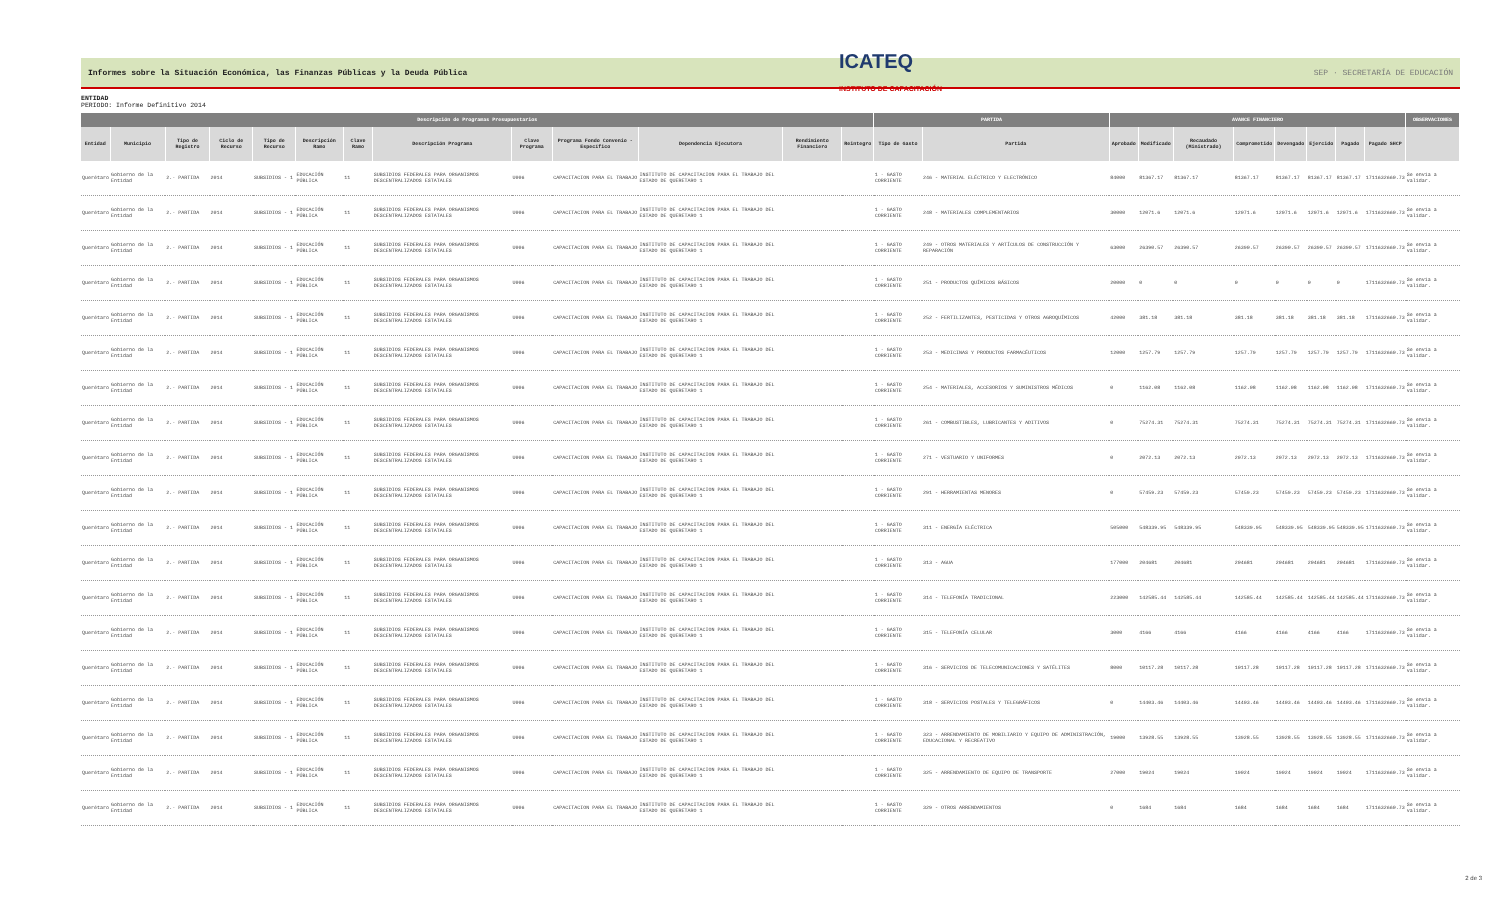Informes sobre la Situación Económica, las Finanzas Públicas y la Deuda Pública ICATEQ
INSTITUTO DE CAPACITACIÓN SEP · SECRETARÍA DE EDUCACIÓN
ENTIDAD
PERIODO: Informe Definitivo 2014
| Descripción de Programas Presupuestarios | | | | | | | | | | | | | PARTIDA | | AVANCE FINANCIERO | | | | | | | | OBSERVACIONES |
| --- | --- | --- | --- | --- | --- | --- | --- | --- | --- | --- | --- | --- | --- | --- | --- | --- | --- | --- | --- | --- | --- | --- | --- |
| Entidad | Municipio | Tipo de Registro | Ciclo de Recurso | Tipo de Recurso | Descripción Ramo | Clave Ramo | Descripción Programa | Clave Programa | Programa Fondo Convenio - Específico | Dependencia Ejecutora | Rendimiento Financiero | Reintegro | Tipo de Gasto | Partida | Aprobado | Modificado | Recaudado (Ministrado) | Comprometido | Devengado | Ejercido | Pagado | Pagado SHCP | |
| Querétaro | Gobierno de la Entidad | 2.- PARTIDA | 2014 | SUBSIDIOS - 1 | EDUCACIÓN PÚBLICA | 11 | SUBSIDIOS FEDERALES PARA ORGANISMOS DESCENTRALIZADOS ESTATALES | U006 | CAPACITACION PARA EL TRABAJO | INSTITUTO DE CAPACITACION PARA EL TRABAJO DEL ESTADO DE QUERETARO 1 | | | 1 - GASTO CORRIENTE | 246 - MATERIAL ELÉCTRICO Y ELECTRÓNICO | 84000 | 81367.17 | 81367.17 | 81367.17 | 81367.17 | 81367.17 | 81367.17 | 1711632660.73 | Se envia a validar. |
| Querétaro | Gobierno de la Entidad | 2.- PARTIDA | 2014 | SUBSIDIOS - 1 | EDUCACIÓN PÚBLICA | 11 | SUBSIDIOS FEDERALES PARA ORGANISMOS DESCENTRALIZADOS ESTATALES | U006 | CAPACITACION PARA EL TRABAJO | INSTITUTO DE CAPACITACION PARA EL TRABAJO DEL ESTADO DE QUERETARO 1 | | | 1 - GASTO CORRIENTE | 248 - MATERIALES COMPLEMENTARIOS | 30000 | 12071.6 | 12071.6 | 12071.6 | 12071.6 | 12071.6 | 12071.6 | 1711632660.73 | Se envia a validar. |
| Querétaro | Gobierno de la Entidad | 2.- PARTIDA | 2014 | SUBSIDIOS - 1 | EDUCACIÓN PÚBLICA | 11 | SUBSIDIOS FEDERALES PARA ORGANISMOS DESCENTRALIZADOS ESTATALES | U006 | CAPACITACION PARA EL TRABAJO | INSTITUTO DE CAPACITACION PARA EL TRABAJO DEL ESTADO DE QUERETARO 1 | | | 1 - GASTO CORRIENTE | 249 - OTROS MATERIALES Y ARTÍCULOS DE CONSTRUCCIÓN Y REPARACIÓN | 63000 | 26390.57 | 26390.57 | 26390.57 | 26390.57 | 26390.57 | 26390.57 | 1711632660.73 | Se envia a validar. |
| Querétaro | Gobierno de la Entidad | 2.- PARTIDA | 2014 | SUBSIDIOS - 1 | EDUCACIÓN PÚBLICA | 11 | SUBSIDIOS FEDERALES PARA ORGANISMOS DESCENTRALIZADOS ESTATALES | U006 | CAPACITACION PARA EL TRABAJO | INSTITUTO DE CAPACITACION PARA EL TRABAJO DEL ESTADO DE QUERETARO 1 | | | 1 - GASTO CORRIENTE | 251 - PRODUCTOS QUÍMICOS BÁSICOS | 20000 | 0 | 0 | 0 | 0 | 0 | 0 | 1711632660.73 | Se envia a validar. |
| Querétaro | Gobierno de la Entidad | 2.- PARTIDA | 2014 | SUBSIDIOS - 1 | EDUCACIÓN PÚBLICA | 11 | SUBSIDIOS FEDERALES PARA ORGANISMOS DESCENTRALIZADOS ESTATALES | U006 | CAPACITACION PARA EL TRABAJO | INSTITUTO DE CAPACITACION PARA EL TRABAJO DEL ESTADO DE QUERETARO 1 | | | 1 - GASTO CORRIENTE | 252 - FERTILIZANTES, PESTICIDAS Y OTROS AGROQUÍMICOS | 42000 | 381.18 | 381.18 | 381.18 | 381.18 | 381.18 | 381.18 | 1711632660.73 | Se envia a validar. |
| Querétaro | Gobierno de la Entidad | 2.- PARTIDA | 2014 | SUBSIDIOS - 1 | EDUCACIÓN PÚBLICA | 11 | SUBSIDIOS FEDERALES PARA ORGANISMOS DESCENTRALIZADOS ESTATALES | U006 | CAPACITACION PARA EL TRABAJO | INSTITUTO DE CAPACITACION PARA EL TRABAJO DEL ESTADO DE QUERETARO 1 | | | 1 - GASTO CORRIENTE | 253 - MEDICINAS Y PRODUCTOS FARMACÉUTICOS | 12000 | 1257.79 | 1257.79 | 1257.79 | 1257.79 | 1257.79 | 1257.79 | 1711632660.73 | Se envia a validar. |
| Querétaro | Gobierno de la Entidad | 2.- PARTIDA | 2014 | SUBSIDIOS - 1 | EDUCACIÓN PÚBLICA | 11 | SUBSIDIOS FEDERALES PARA ORGANISMOS DESCENTRALIZADOS ESTATALES | U006 | CAPACITACION PARA EL TRABAJO | INSTITUTO DE CAPACITACION PARA EL TRABAJO DEL ESTADO DE QUERETARO 1 | | | 1 - GASTO CORRIENTE | 254 - MATERIALES, ACCESORIOS Y SUMINISTROS MÉDICOS | 0 | 1162.08 | 1162.08 | 1162.08 | 1162.08 | 1162.08 | 1162.08 | 1711632660.73 | Se envia a validar. |
| Querétaro | Gobierno de la Entidad | 2.- PARTIDA | 2014 | SUBSIDIOS - 1 | EDUCACIÓN PÚBLICA | 11 | SUBSIDIOS FEDERALES PARA ORGANISMOS DESCENTRALIZADOS ESTATALES | U006 | CAPACITACION PARA EL TRABAJO | INSTITUTO DE CAPACITACION PARA EL TRABAJO DEL ESTADO DE QUERETARO 1 | | | 1 - GASTO CORRIENTE | 261 - COMBUSTIBLES, LUBRICANTES Y ADITIVOS | 0 | 75274.31 | 75274.31 | 75274.31 | 75274.31 | 75274.31 | 75274.31 | 1711632660.73 | Se envia a validar. |
| Querétaro | Gobierno de la Entidad | 2.- PARTIDA | 2014 | SUBSIDIOS - 1 | EDUCACIÓN PÚBLICA | 11 | SUBSIDIOS FEDERALES PARA ORGANISMOS DESCENTRALIZADOS ESTATALES | U006 | CAPACITACION PARA EL TRABAJO | INSTITUTO DE CAPACITACION PARA EL TRABAJO DEL ESTADO DE QUERETARO 1 | | | 1 - GASTO CORRIENTE | 271 - VESTUARIO Y UNIFORMES | 0 | 2072.13 | 2072.13 | 2072.13 | 2072.13 | 2072.13 | 2072.13 | 1711632660.73 | Se envia a validar. |
| Querétaro | Gobierno de la Entidad | 2.- PARTIDA | 2014 | SUBSIDIOS - 1 | EDUCACIÓN PÚBLICA | 11 | SUBSIDIOS FEDERALES PARA ORGANISMOS DESCENTRALIZADOS ESTATALES | U006 | CAPACITACION PARA EL TRABAJO | INSTITUTO DE CAPACITACION PARA EL TRABAJO DEL ESTADO DE QUERETARO 1 | | | 1 - GASTO CORRIENTE | 291 - HERRAMIENTAS MENORES | 0 | 57459.23 | 57459.23 | 57459.23 | 57459.23 | 57459.23 | 57459.23 | 1711632660.73 | Se envia a validar. |
| Querétaro | Gobierno de la Entidad | 2.- PARTIDA | 2014 | SUBSIDIOS - 1 | EDUCACIÓN PÚBLICA | 11 | SUBSIDIOS FEDERALES PARA ORGANISMOS DESCENTRALIZADOS ESTATALES | U006 | CAPACITACION PARA EL TRABAJO | INSTITUTO DE CAPACITACION PARA EL TRABAJO DEL ESTADO DE QUERETARO 1 | | | 1 - GASTO CORRIENTE | 311 - ENERGÍA ELÉCTRICA | 505000 | 548339.95 | 548339.95 | 548339.95 | 548339.95 | 548339.95 | 548339.95 | 1711632660.73 | Se envia a validar. |
| Querétaro | Gobierno de la Entidad | 2.- PARTIDA | 2014 | SUBSIDIOS - 1 | EDUCACIÓN PÚBLICA | 11 | SUBSIDIOS FEDERALES PARA ORGANISMOS DESCENTRALIZADOS ESTATALES | U006 | CAPACITACION PARA EL TRABAJO | INSTITUTO DE CAPACITACION PARA EL TRABAJO DEL ESTADO DE QUERETARO 1 | | | 1 - GASTO CORRIENTE | 313 - AGUA | 177000 | 204681 | 204681 | 204681 | 204681 | 204681 | 204681 | 1711632660.73 | Se envia a validar. |
| Querétaro | Gobierno de la Entidad | 2.- PARTIDA | 2014 | SUBSIDIOS - 1 | EDUCACIÓN PÚBLICA | 11 | SUBSIDIOS FEDERALES PARA ORGANISMOS DESCENTRALIZADOS ESTATALES | U006 | CAPACITACION PARA EL TRABAJO | INSTITUTO DE CAPACITACION PARA EL TRABAJO DEL ESTADO DE QUERETARO 1 | | | 1 - GASTO CORRIENTE | 314 - TELEFONÍA TRADICIONAL | 223000 | 142585.44 | 142585.44 | 142585.44 | 142585.44 | 142585.44 | 142585.44 | 1711632660.73 | Se envia a validar. |
| Querétaro | Gobierno de la Entidad | 2.- PARTIDA | 2014 | SUBSIDIOS - 1 | EDUCACIÓN PÚBLICA | 11 | SUBSIDIOS FEDERALES PARA ORGANISMOS DESCENTRALIZADOS ESTATALES | U006 | CAPACITACION PARA EL TRABAJO | INSTITUTO DE CAPACITACION PARA EL TRABAJO DEL ESTADO DE QUERETARO 1 | | | 1 - GASTO CORRIENTE | 315 - TELEFONÍA CELULAR | 3000 | 4166 | 4166 | 4166 | 4166 | 4166 | 4166 | 1711632660.73 | Se envia a validar. |
| Querétaro | Gobierno de la Entidad | 2.- PARTIDA | 2014 | SUBSIDIOS - 1 | EDUCACIÓN PÚBLICA | 11 | SUBSIDIOS FEDERALES PARA ORGANISMOS DESCENTRALIZADOS ESTATALES | U006 | CAPACITACION PARA EL TRABAJO | INSTITUTO DE CAPACITACION PARA EL TRABAJO DEL ESTADO DE QUERETARO 1 | | | 1 - GASTO CORRIENTE | 316 - SERVICIOS DE TELECOMUNICACIONES Y SATÉLITES | 8000 | 10117.28 | 10117.28 | 10117.28 | 10117.28 | 10117.28 | 10117.28 | 1711632660.73 | Se envia a validar. |
| Querétaro | Gobierno de la Entidad | 2.- PARTIDA | 2014 | SUBSIDIOS - 1 | EDUCACIÓN PÚBLICA | 11 | SUBSIDIOS FEDERALES PARA ORGANISMOS DESCENTRALIZADOS ESTATALES | U006 | CAPACITACION PARA EL TRABAJO | INSTITUTO DE CAPACITACION PARA EL TRABAJO DEL ESTADO DE QUERETARO 1 | | | 1 - GASTO CORRIENTE | 318 - SERVICIOS POSTALES Y TELEGRÁFICOS | 0 | 14403.46 | 14403.46 | 14403.46 | 14403.46 | 14403.46 | 14403.46 | 1711632660.73 | Se envia a validar. |
| Querétaro | Gobierno de la Entidad | 2.- PARTIDA | 2014 | SUBSIDIOS - 1 | EDUCACIÓN PÚBLICA | 11 | SUBSIDIOS FEDERALES PARA ORGANISMOS DESCENTRALIZADOS ESTATALES | U006 | CAPACITACION PARA EL TRABAJO | INSTITUTO DE CAPACITACION PARA EL TRABAJO DEL ESTADO DE QUERETARO 1 | | | 1 - GASTO CORRIENTE | 323 - ARRENDAMIENTO DE MOBILIARIO Y EQUIPO DE ADMINISTRACIÓN, EDUCACIONAL Y RECREATIVO | 19000 | 13928.55 | 13928.55 | 13928.55 | 13928.55 | 13928.55 | 13928.55 | 1711632660.73 | Se envia a validar. |
| Querétaro | Gobierno de la Entidad | 2.- PARTIDA | 2014 | SUBSIDIOS - 1 | EDUCACIÓN PÚBLICA | 11 | SUBSIDIOS FEDERALES PARA ORGANISMOS DESCENTRALIZADOS ESTATALES | U006 | CAPACITACION PARA EL TRABAJO | INSTITUTO DE CAPACITACION PARA EL TRABAJO DEL ESTADO DE QUERETARO 1 | | | 1 - GASTO CORRIENTE | 325 - ARRENDAMIENTO DE EQUIPO DE TRANSPORTE | 27000 | 19024 | 19024 | 19024 | 19024 | 19024 | 19024 | 1711632660.73 | Se envia a validar. |
| Querétaro | Gobierno de la Entidad | 2.- PARTIDA | 2014 | SUBSIDIOS - 1 | EDUCACIÓN PÚBLICA | 11 | SUBSIDIOS FEDERALES PARA ORGANISMOS DESCENTRALIZADOS ESTATALES | U006 | CAPACITACION PARA EL TRABAJO | INSTITUTO DE CAPACITACION PARA EL TRABAJO DEL ESTADO DE QUERETARO 1 | | | 1 - GASTO CORRIENTE | 329 - OTROS ARRENDAMIENTOS | 0 | 1684 | 1684 | 1684 | 1684 | 1684 | 1684 | 1711632660.73 | Se envia a validar. |
2 de 3